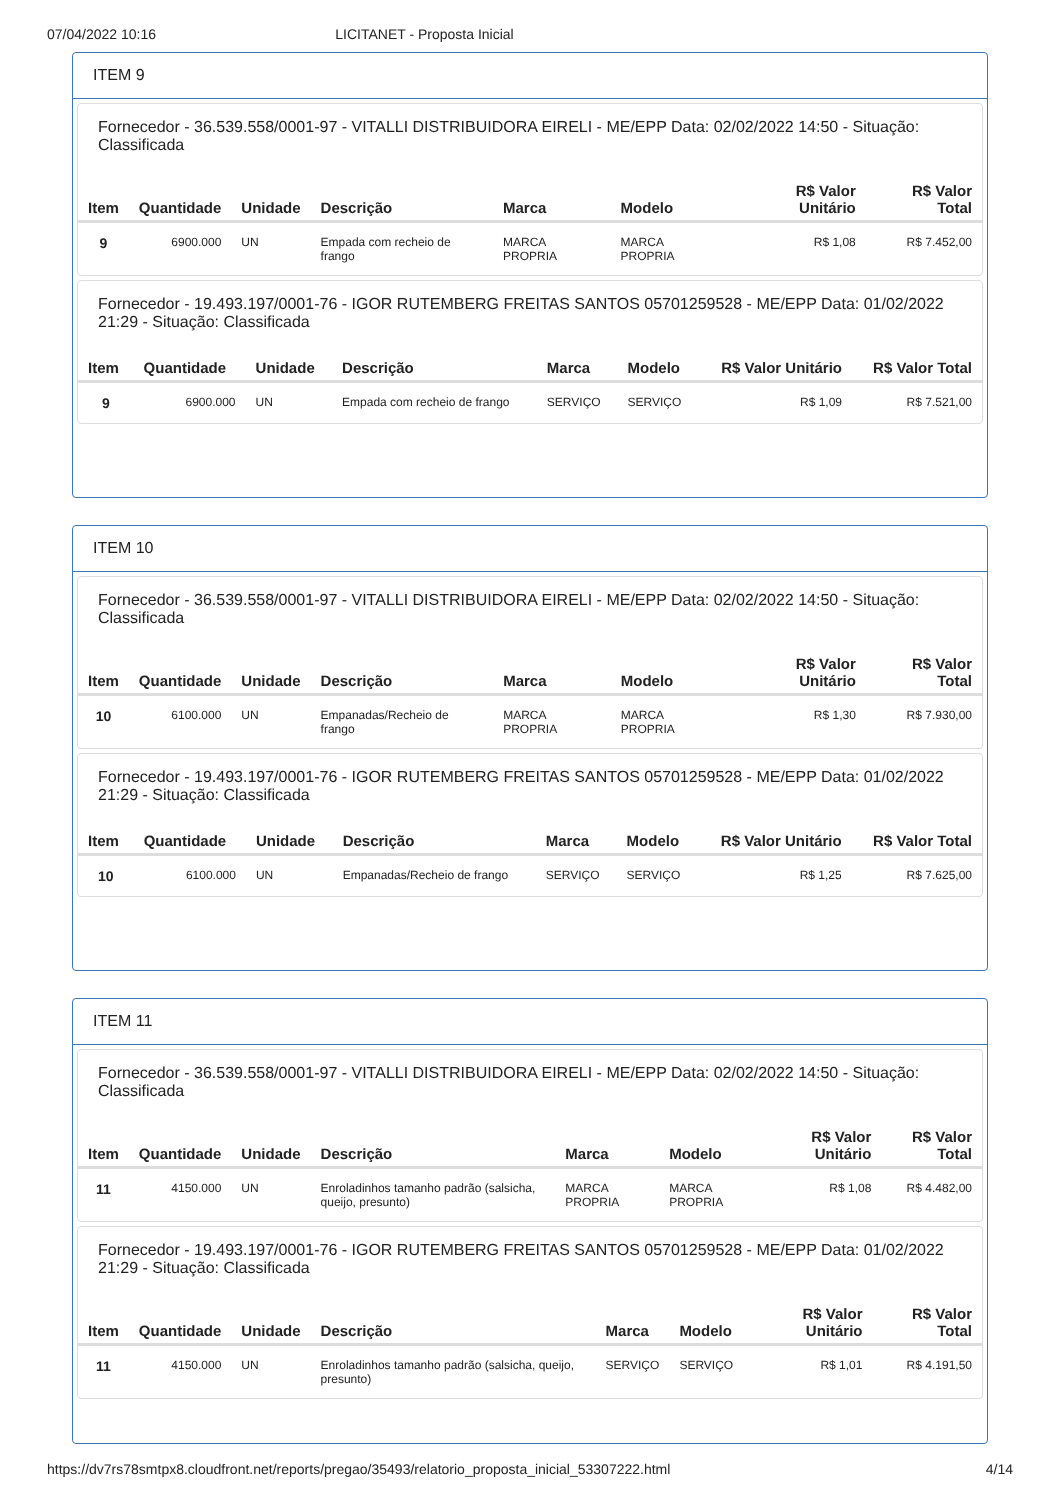07/04/2022 10:16 LICITANET - Proposta Inicial
ITEM 9
Fornecedor - 36.539.558/0001-97 - VITALLI DISTRIBUIDORA EIRELI - ME/EPP Data: 02/02/2022 14:50 - Situação: Classificada
| Item | Quantidade | Unidade | Descrição | Marca | Modelo | R$ Valor Unitário | R$ Valor Total |
| --- | --- | --- | --- | --- | --- | --- | --- |
| 9 | 6900.000 | UN | Empada com recheio de frango | MARCA PROPRIA | MARCA PROPRIA | R$ 1,08 | R$ 7.452,00 |
Fornecedor - 19.493.197/0001-76 - IGOR RUTEMBERG FREITAS SANTOS 05701259528 - ME/EPP Data: 01/02/2022 21:29 - Situação: Classificada
| Item | Quantidade | Unidade | Descrição | Marca | Modelo | R$ Valor Unitário | R$ Valor Total |
| --- | --- | --- | --- | --- | --- | --- | --- |
| 9 | 6900.000 | UN | Empada com recheio de frango | SERVIÇO | SERVIÇO | R$ 1,09 | R$ 7.521,00 |
ITEM 10
Fornecedor - 36.539.558/0001-97 - VITALLI DISTRIBUIDORA EIRELI - ME/EPP Data: 02/02/2022 14:50 - Situação: Classificada
| Item | Quantidade | Unidade | Descrição | Marca | Modelo | R$ Valor Unitário | R$ Valor Total |
| --- | --- | --- | --- | --- | --- | --- | --- |
| 10 | 6100.000 | UN | Empanadas/Recheio de frango | MARCA PROPRIA | MARCA PROPRIA | R$ 1,30 | R$ 7.930,00 |
Fornecedor - 19.493.197/0001-76 - IGOR RUTEMBERG FREITAS SANTOS 05701259528 - ME/EPP Data: 01/02/2022 21:29 - Situação: Classificada
| Item | Quantidade | Unidade | Descrição | Marca | Modelo | R$ Valor Unitário | R$ Valor Total |
| --- | --- | --- | --- | --- | --- | --- | --- |
| 10 | 6100.000 | UN | Empanadas/Recheio de frango | SERVIÇO | SERVIÇO | R$ 1,25 | R$ 7.625,00 |
ITEM 11
Fornecedor - 36.539.558/0001-97 - VITALLI DISTRIBUIDORA EIRELI - ME/EPP Data: 02/02/2022 14:50 - Situação: Classificada
| Item | Quantidade | Unidade | Descrição | Marca | Modelo | R$ Valor Unitário | R$ Valor Total |
| --- | --- | --- | --- | --- | --- | --- | --- |
| 11 | 4150.000 | UN | Enroladinhos tamanho padrão (salsicha, queijo, presunto) | MARCA PROPRIA | MARCA PROPRIA | R$ 1,08 | R$ 4.482,00 |
Fornecedor - 19.493.197/0001-76 - IGOR RUTEMBERG FREITAS SANTOS 05701259528 - ME/EPP Data: 01/02/2022 21:29 - Situação: Classificada
| Item | Quantidade | Unidade | Descrição | Marca | Modelo | R$ Valor Unitário | R$ Valor Total |
| --- | --- | --- | --- | --- | --- | --- | --- |
| 11 | 4150.000 | UN | Enroladinhos tamanho padrão (salsicha, queijo, presunto) | SERVIÇO | SERVIÇO | R$ 1,01 | R$ 4.191,50 |
https://dv7rs78smtpx8.cloudfront.net/reports/pregao/35493/relatorio_proposta_inicial_53307222.html 4/14